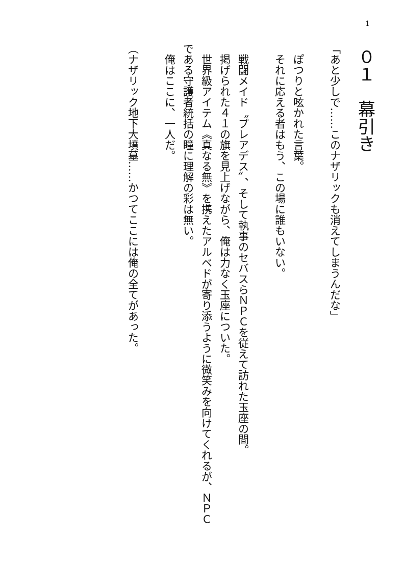1
０１　幕引き
「あと少しで……このナザリックも消えてしまうんだな」
　ぽつりと呟かれた言葉。
　それに応える者はもう、この場に誰もいない。
　戦闘メイド〝プレアデス〟、そして執事のセバスらＮＰＣを従えて訪れた玉座の間。
　掲げられた４１の旗を見上げながら、俺は力なく玉座についた。
　世界級アイテム《真なる無》を携えたアルベドが寄り添うように微笑みを向けてくれるが、ＮＰＣである守護者統括の瞳に理解の彩は無い。
　俺はここに、一人だ。
（ナザリック地下大墳墓……かつてここには俺の全てがあった。